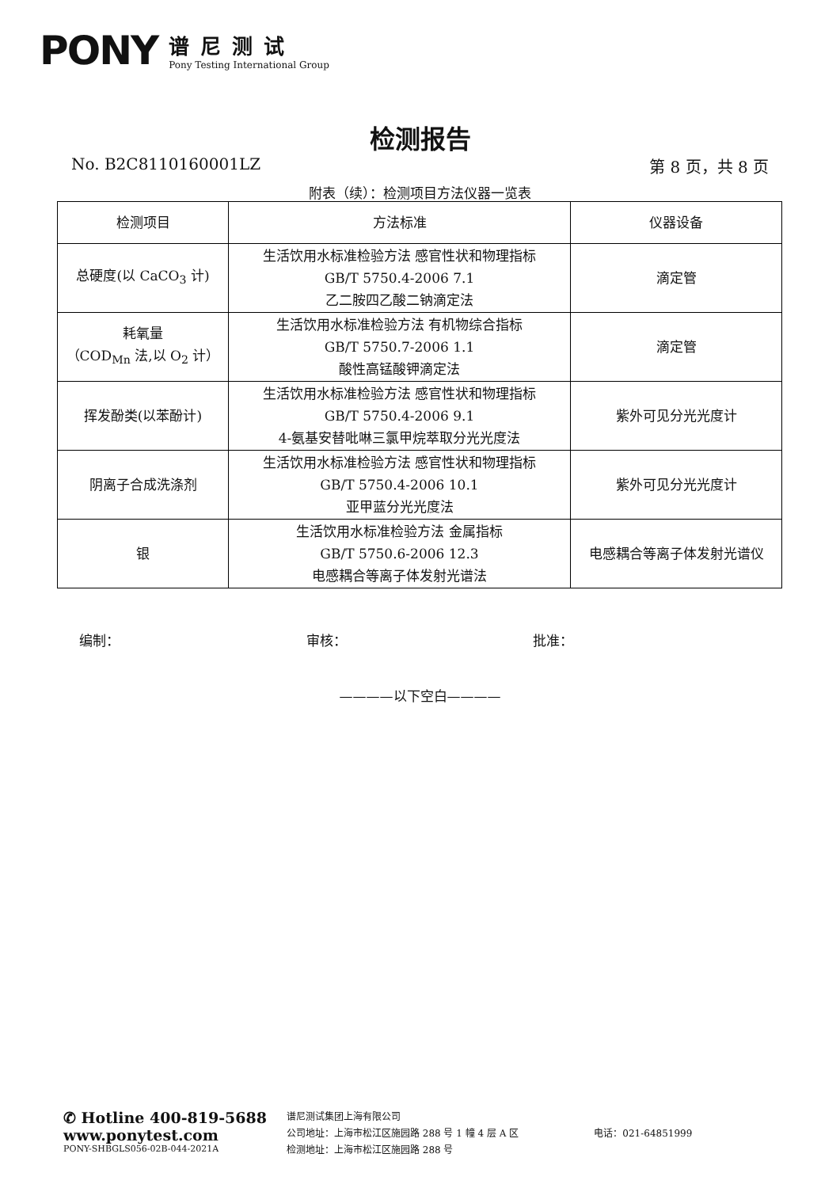PONY
谱尼测试
Pony Testing International Group
检测报告
No. B2C8110160001LZ 第 8 页，共 8 页
附表（续）：检测项目方法仪器一览表
| 检测项目 | 方法标准 | 仪器设备 |
| --- | --- | --- |
| 总硬度(以 CaCO<sub>3</sub> 计) | 生活饮用水标准检验方法 感官性状和物理指标 GB/T 5750.4-2006 7.1 乙二胺四乙酸二钠滴定法 | 滴定管 |
| 耗氧量 （COD<sub>Mn</sub> 法,以 O<sub>2</sub> 计） | 生活饮用水标准检验方法 有机物综合指标 GB/T 5750.7-2006 1.1 酸性高锰酸钾滴定法 | 滴定管 |
| 挥发酚类(以苯酚计) | 生活饮用水标准检验方法 感官性状和物理指标 GB/T 5750.4-2006 9.1 4-氨基安替吡啉三氯甲烷萃取分光光度法 | 紫外可见分光光度计 |
| 阴离子合成洗涤剂 | 生活饮用水标准检验方法 感官性状和物理指标 GB/T 5750.4-2006 10.1 亚甲蓝分光光度法 | 紫外可见分光光度计 |
| 银 | 生活饮用水标准检验方法 金属指标 GB/T 5750.6-2006 12.3 电感耦合等离子体发射光谱法 | 电感耦合等离子体发射光谱仪 |
编制： 审核： 批准：
————以下空白————
✆ Hotline 400-819-5688
www.ponytest.com
PONY-SHBGLS056-02B-044-2021A
谱尼测试集团上海有限公司
公司地址：上海市松江区施园路 288 号 1 幢 4 层 A 区
检测地址：上海市松江区施园路 288 号
电话：021-64851999